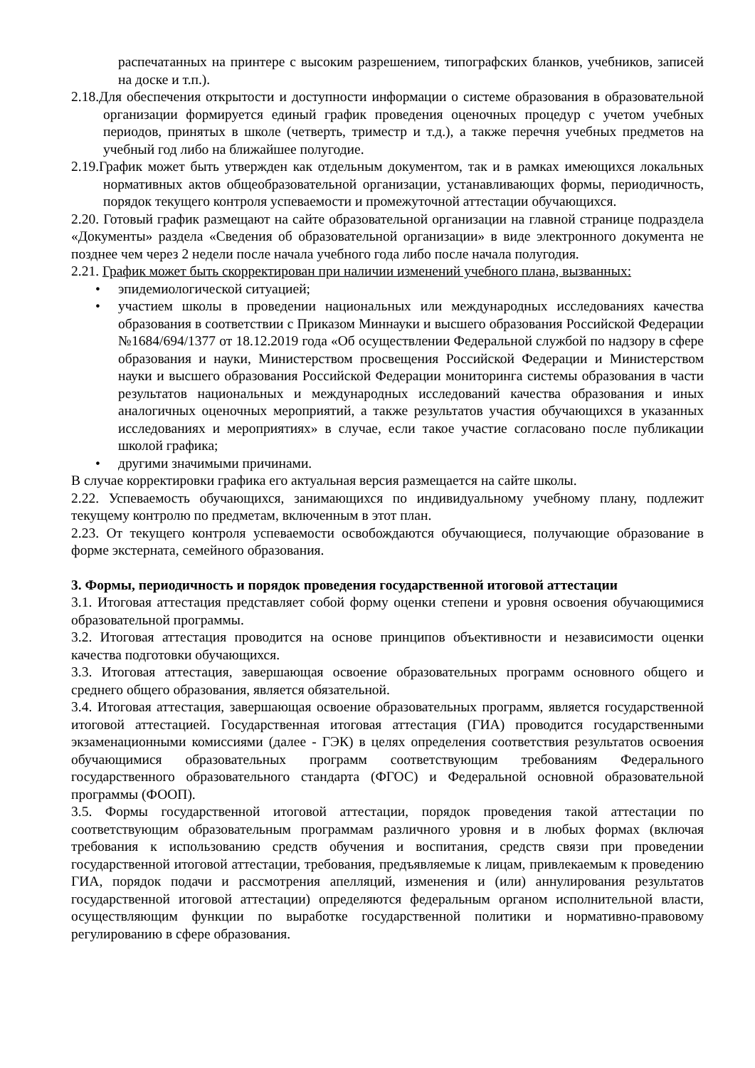распечатанных на принтере с высоким разрешением, типографских бланков, учебников, записей на доске и т.п.).
2.18.Для обеспечения открытости и доступности информации о системе образования в образовательной организации формируется единый график проведения оценочных процедур с учетом учебных периодов, принятых в школе (четверть, триместр и т.д.), а также перечня учебных предметов на учебный год либо на ближайшее полугодие.
2.19.График может быть утвержден как отдельным документом, так и в рамках имеющихся локальных нормативных актов общеобразовательной организации, устанавливающих формы, периодичность, порядок текущего контроля успеваемости и промежуточной аттестации обучающихся.
2.20. Готовый график размещают на сайте образовательной организации на главной странице подраздела «Документы» раздела «Сведения об образовательной организации» в виде электронного документа не позднее чем через 2 недели после начала учебного года либо после начала полугодия.
2.21. График может быть скорректирован при наличии изменений учебного плана, вызванных:
• эпидемиологической ситуацией;
• участием школы в проведении национальных или международных исследованиях качества образования в соответствии с Приказом Миннауки и высшего образования Российской Федерации №1684/694/1377 от 18.12.2019 года «Об осуществлении Федеральной службой по надзору в сфере образования и науки, Министерством просвещения Российской Федерации и Министерством науки и высшего образования Российской Федерации мониторинга системы образования в части результатов национальных и международных исследований качества образования и иных аналогичных оценочных мероприятий, а также результатов участия обучающихся в указанных исследованиях и мероприятиях» в случае, если такое участие согласовано после публикации школой графика;
• другими значимыми причинами.
В случае корректировки графика его актуальная версия размещается на сайте школы.
2.22. Успеваемость обучающихся, занимающихся по индивидуальному учебному плану, подлежит текущему контролю по предметам, включенным в этот план.
2.23. От текущего контроля успеваемости освобождаются обучающиеся, получающие образование в форме экстерната, семейного образования.
3. Формы, периодичность и порядок проведения государственной итоговой аттестации
3.1. Итоговая аттестация представляет собой форму оценки степени и уровня освоения обучающимися образовательной программы.
3.2. Итоговая аттестация проводится на основе принципов объективности и независимости оценки качества подготовки обучающихся.
3.3. Итоговая аттестация, завершающая освоение образовательных программ основного общего и среднего общего образования, является обязательной.
3.4. Итоговая аттестация, завершающая освоение образовательных программ, является государственной итоговой аттестацией. Государственная итоговая аттестация (ГИА) проводится государственными экзаменационными комиссиями (далее - ГЭК) в целях определения соответствия результатов освоения обучающимися образовательных программ соответствующим требованиям Федерального государственного образовательного стандарта (ФГОС) и Федеральной основной образовательной программы (ФООП).
3.5. Формы государственной итоговой аттестации, порядок проведения такой аттестации по соответствующим образовательным программам различного уровня и в любых формах (включая требования к использованию средств обучения и воспитания, средств связи при проведении государственной итоговой аттестации, требования, предъявляемые к лицам, привлекаемым к проведению ГИА, порядок подачи и рассмотрения апелляций, изменения и (или) аннулирования результатов государственной итоговой аттестации) определяются федеральным органом исполнительной власти, осуществляющим функции по выработке государственной политики и нормативно-правовому регулированию в сфере образования.